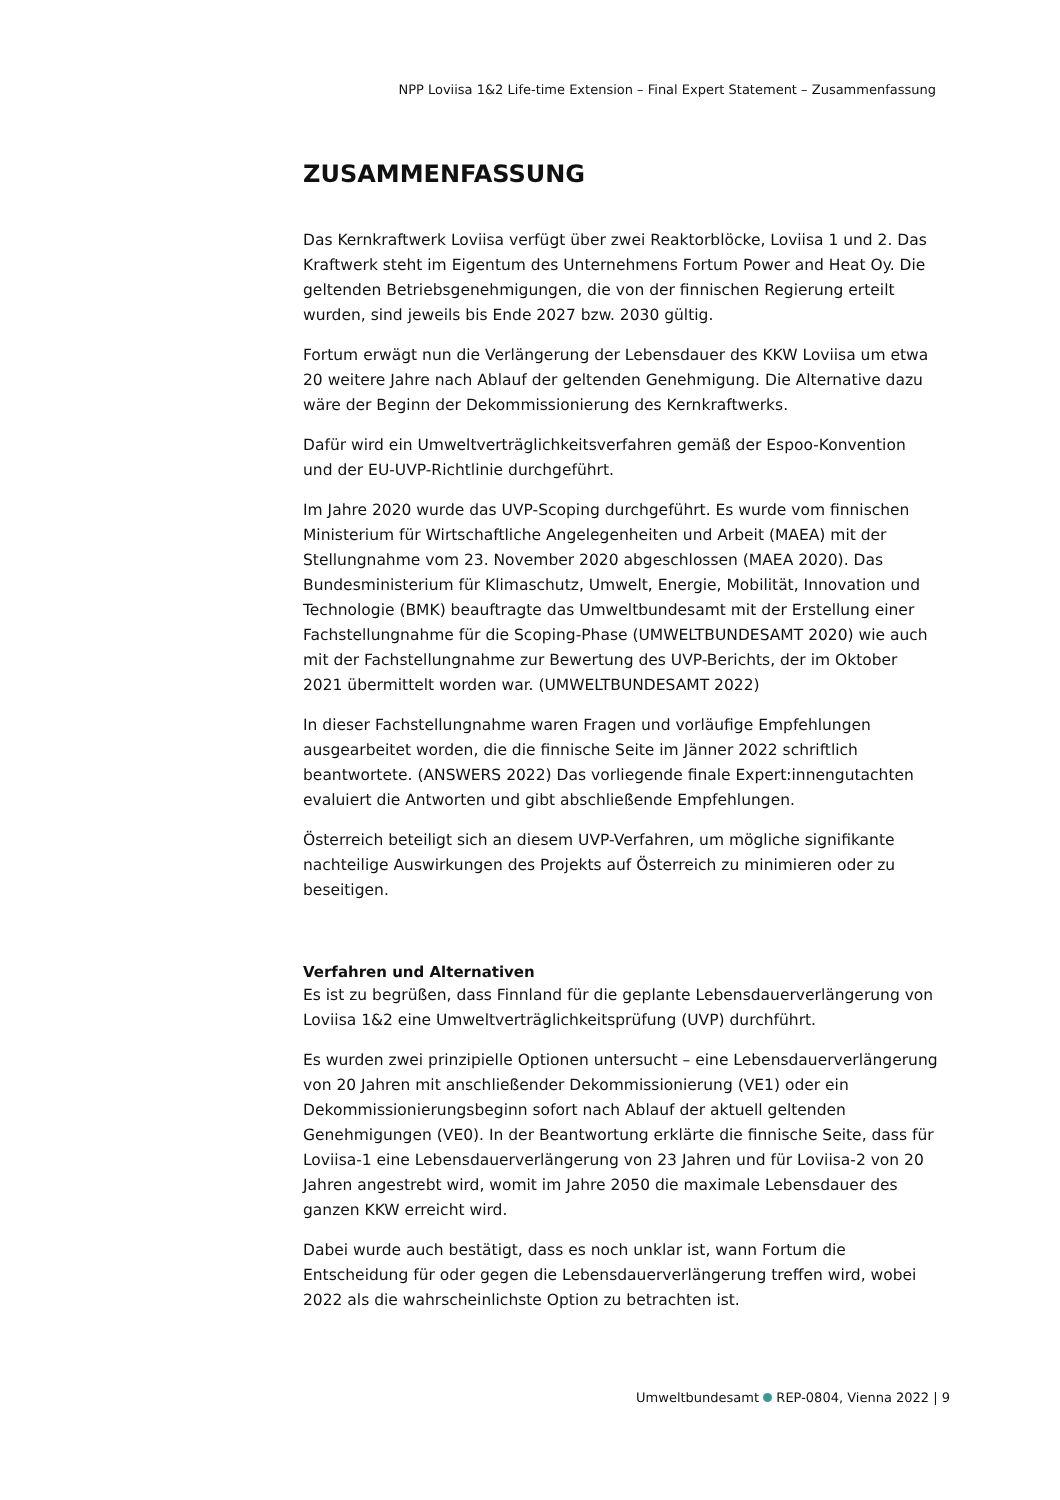NPP Loviisa 1&2 Life-time Extension – Final Expert Statement – Zusammenfassung
ZUSAMMENFASSUNG
Das Kernkraftwerk Loviisa verfügt über zwei Reaktorblöcke, Loviisa 1 und 2. Das Kraftwerk steht im Eigentum des Unternehmens Fortum Power and Heat Oy. Die geltenden Betriebsgenehmigungen, die von der finnischen Regierung erteilt wurden, sind jeweils bis Ende 2027 bzw. 2030 gültig.
Fortum erwägt nun die Verlängerung der Lebensdauer des KKW Loviisa um etwa 20 weitere Jahre nach Ablauf der geltenden Genehmigung. Die Alternative dazu wäre der Beginn der Dekommissionierung des Kernkraftwerks.
Dafür wird ein Umweltverträglichkeitsverfahren gemäß der Espoo-Konvention und der EU-UVP-Richtlinie durchgeführt.
Im Jahre 2020 wurde das UVP-Scoping durchgeführt. Es wurde vom finnischen Ministerium für Wirtschaftliche Angelegenheiten und Arbeit (MAEA) mit der Stellungnahme vom 23. November 2020 abgeschlossen (MAEA 2020). Das Bundesministerium für Klimaschutz, Umwelt, Energie, Mobilität, Innovation und Technologie (BMK) beauftragte das Umweltbundesamt mit der Erstellung einer Fachstellungnahme für die Scoping-Phase (UMWELTBUNDESAMT 2020) wie auch mit der Fachstellungnahme zur Bewertung des UVP-Berichts, der im Oktober 2021 übermittelt worden war. (UMWELTBUNDESAMT 2022)
In dieser Fachstellungnahme waren Fragen und vorläufige Empfehlungen ausgearbeitet worden, die die finnische Seite im Jänner 2022 schriftlich beantwortete. (ANSWERS 2022) Das vorliegende finale Expert:innengutachten evaluiert die Antworten und gibt abschließende Empfehlungen.
Österreich beteiligt sich an diesem UVP-Verfahren, um mögliche signifikante nachteilige Auswirkungen des Projekts auf Österreich zu minimieren oder zu beseitigen.
Verfahren und Alternativen
Es ist zu begrüßen, dass Finnland für die geplante Lebensdauerverlängerung von Loviisa 1&2 eine Umweltverträglichkeitsprüfung (UVP) durchführt.
Es wurden zwei prinzipielle Optionen untersucht – eine Lebensdauerverlängerung von 20 Jahren mit anschließender Dekommissionierung (VE1) oder ein Dekommissionierungsbeginn sofort nach Ablauf der aktuell geltenden Genehmigungen (VE0). In der Beantwortung erklärte die finnische Seite, dass für Loviisa-1 eine Lebensdauerverlängerung von 23 Jahren und für Loviisa-2 von 20 Jahren angestrebt wird, womit im Jahre 2050 die maximale Lebensdauer des ganzen KKW erreicht wird.
Dabei wurde auch bestätigt, dass es noch unklar ist, wann Fortum die Entscheidung für oder gegen die Lebensdauerverlängerung treffen wird, wobei 2022 als die wahrscheinlichste Option zu betrachten ist.
Umweltbundesamt REP-0804, Vienna 2022 | 9